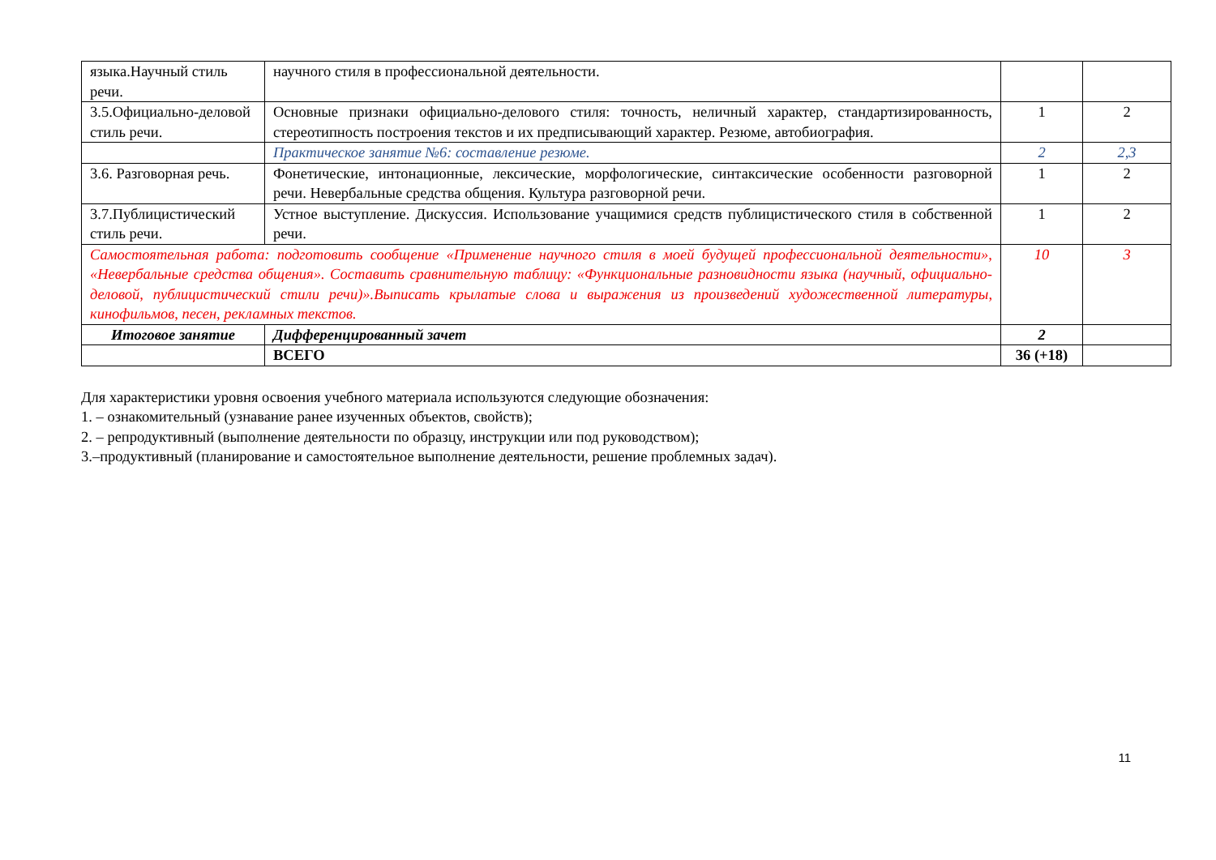| языка.Научный стиль речи. | научного стиля в профессиональной деятельности. | | |
| 3.5.Официально-деловой стиль речи. | Основные признаки официально-делового стиля: точность, неличный характер, стандартизированность, стереотипность построения текстов и их предписывающий характер. Резюме, автобиография. | 1 | 2 |
| | Практическое занятие №6: составление резюме. | 2 | 2,3 |
| 3.6. Разговорная речь. | Фонетические, интонационные, лексические, морфологические, синтаксические особенности разговорной речи. Невербальные средства общения. Культура разговорной речи. | 1 | 2 |
| 3.7.Публицистический стиль речи. | Устное выступление. Дискуссия. Использование учащимися средств публицистического стиля в собственной речи. | 1 | 2 |
| Самостоятельная работа: подготовить сообщение «Применение научного стиля в моей будущей профессиональной деятельности», «Невербальные средства общения». Составить сравнительную таблицу: «Функциональные разновидности языка (научный, официально-деловой, публицистический стили речи)».Выписать крылатые слова и выражения из произведений художественной литературы, кинофильмов, песен, рекламных текстов. | | 10 | 3 |
| Итоговое занятие | Дифференцированный зачет | 2 | |
| | ВСЕГО | 36 (+18) | |
Для характеристики уровня освоения учебного материала используются следующие обозначения:
1. – ознакомительный (узнавание ранее изученных объектов, свойств);
2. – репродуктивный (выполнение деятельности по образцу, инструкции или под руководством);
3.–продуктивный (планирование и самостоятельное выполнение деятельности, решение проблемных задач).
11